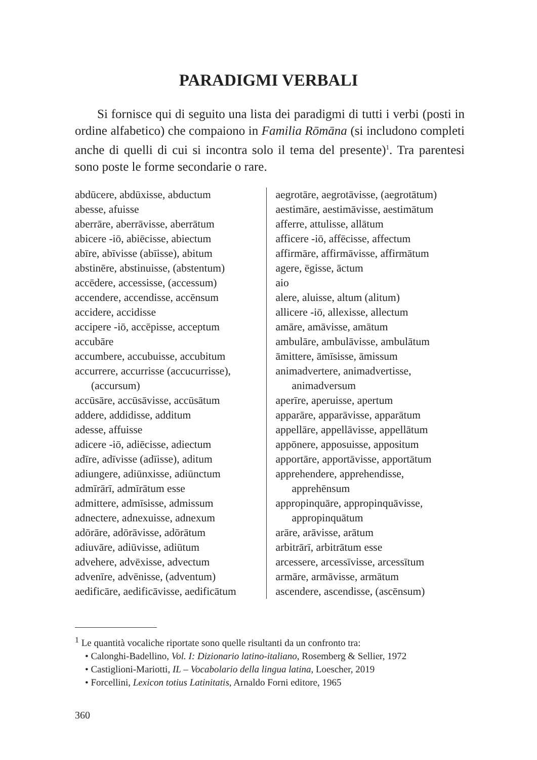PARADIGMI VERBALI
Si fornisce qui di seguito una lista dei paradigmi di tutti i verbi (posti in ordine alfabetico) che compaiono in Familia Rōmāna (si includono completi anche di quelli di cui si incontra solo il tema del presente)<sup>1</sup>. Tra parentesi sono poste le forme secondarie o rare.
abdūcere, abdūxisse, abductum
abesse, afuisse
aberrāre, aberrāvisse, aberrātum
abicere -iō, abiēcisse, abiectum
abīre, abīvisse (abīisse), abitum
abstinēre, abstinuisse, (abstentum)
accēdere, accessisse, (accessum)
accendere, accendisse, accēnsum
accidere, accidisse
accipere -iō, accēpisse, acceptum
accubāre
accumbere, accubuisse, accubitum
accurrere, accurrisse (accucurrisse), (accursum)
accūsāre, accūsāvisse, accūsātum
addere, addidisse, additum
adesse, affuisse
adicere -iō, adiēcisse, adiectum
adīre, adīvisse (adīisse), aditum
adiungere, adiūnxisse, adiūnctum
admīrārī, admīrātum esse
admittere, admīsisse, admissum
adnectere, adnexuisse, adnexum
adōrāre, adōrāvisse, adōrātum
adiuvāre, adiūvisse, adiūtum
advehere, advēxisse, advectum
advenīre, advēnisse, (adventum)
aedificāre, aedificāvisse, aedificātum
aegrotāre, aegrotāvisse, (aegrotātum)
aestimāre, aestimāvisse, aestimātum
afferre, attulisse, allātum
afficere -iō, affēcisse, affectum
affirmāre, affirmāvisse, affirmātum
agere, ēgisse, āctum
aio
alere, aluisse, altum (alitum)
allicere -iō, allexisse, allectum
amāre, amāvisse, amātum
ambulāre, ambulāvisse, ambulātum
āmittere, āmīsisse, āmissum
animadvertere, animadvertisse, animadversum
aperīre, aperuisse, apertum
apparāre, apparāvisse, apparātum
appellāre, appellāvisse, appellātum
appōnere, apposuisse, appositum
apportāre, apportāvisse, apportātum
apprehendere, apprehendisse, apprehēnsum
appropinquāre, appropinquāvisse, appropinquātum
arāre, arāvisse, arātum
arbitrārī, arbitrātum esse
arcessere, arcessīvisse, arcessītum
armāre, armāvisse, armātum
ascendere, ascendisse, (ascēnsum)
<sup>1</sup> Le quantità vocaliche riportate sono quelle risultanti da un confronto tra:
• Calonghi-Badellino, Vol. I: Dizionario latino-italiano, Rosemberg & Sellier, 1972
• Castiglioni-Mariotti, IL – Vocabolario della lingua latina, Loescher, 2019
• Forcellini, Lexicon totius Latinitatis, Arnaldo Forni editore, 1965
360